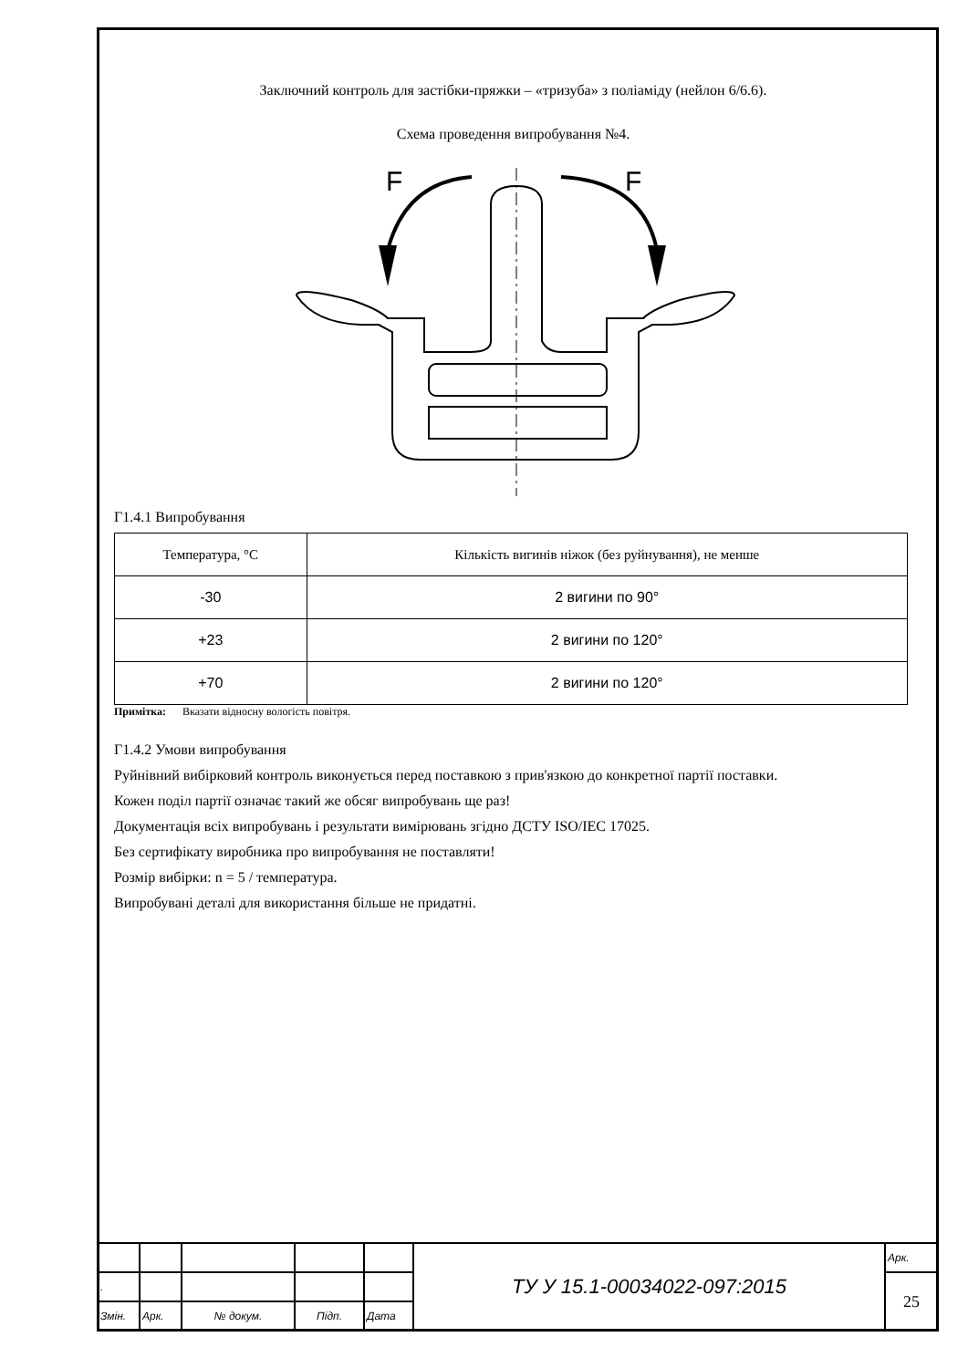Заключний контроль для застібки-пряжки – «тризуба» з поліаміду (нейлон 6/6.6).
Схема проведення випробування №4.
F
F
Г1.4.1 Випробування
| Температура, °С | Кількість вигинів ніжок (без руйнування), не менше |
| -30 | 2 вигини по 90° |
| +23 | 2 вигини по 120° |
| +70 | 2 вигини по 120° |
Примітка: Вказати відносну вологість повітря.
Г1.4.2 Умови випробування
Руйнівний вибірковий контроль виконується перед поставкою з прив'язкою до конкретної партії поставки.
Кожен поділ партії означає такий же обсяг випробувань ще раз!
Документація всіх випробувань і результати вимірювань згідно ДСТУ ISO/IEC 17025.
Без сертифікату виробника про випробування не поставляти!
Розмір вибірки: n = 5 / температура.
Випробувані деталі для використання більше не придатні.
| | | | | | ТУ У 15.1-00034022-097:2015 | Арк. |
| . | | | | | | 25 |
| Змін. | Арк. | № докум. | Підп. | Дата | | |